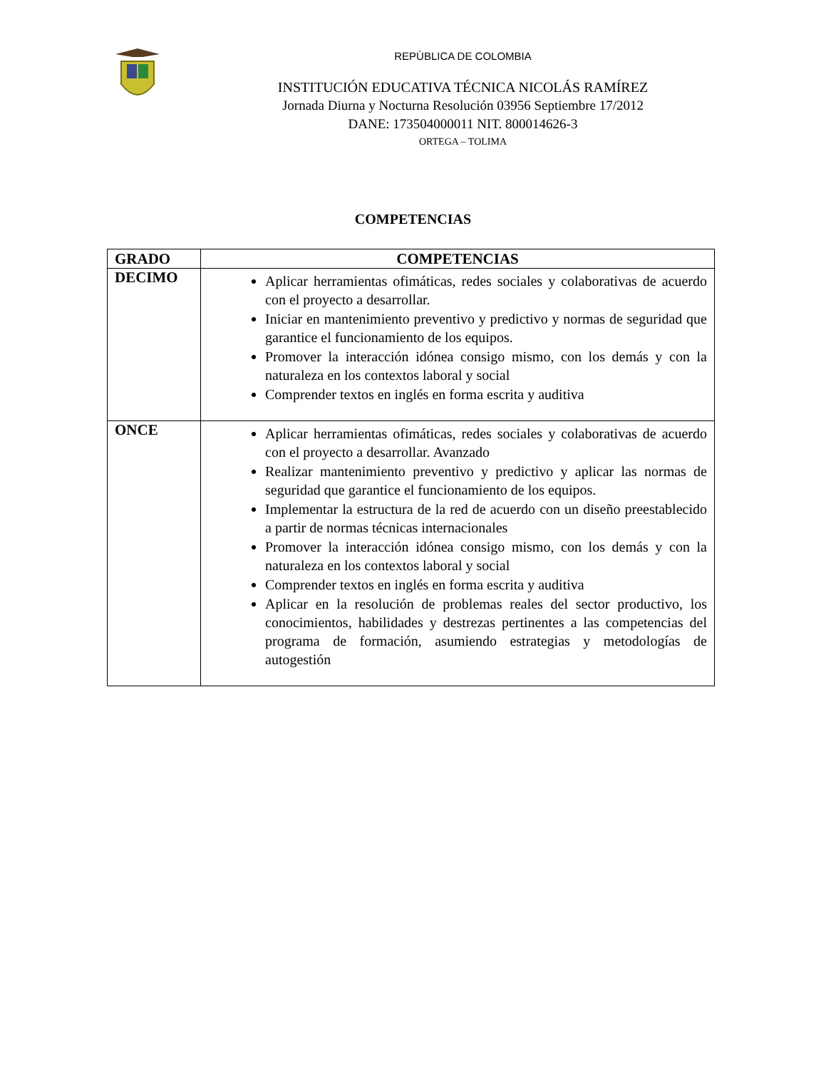REPÙBLICA DE COLOMBIA
INSTITUCIÓN EDUCATIVA TÉCNICA NICOLÁS RAMÍREZ
Jornada Diurna y Nocturna Resolución 03956 Septiembre 17/2012
DANE: 173504000011 NIT. 800014626-3
ORTEGA – TOLIMA
COMPETENCIAS
| GRADO | COMPETENCIAS |
| --- | --- |
| DECIMO | Aplicar herramientas ofimáticas, redes sociales y colaborativas de acuerdo con el proyecto a desarrollar. Iniciar en mantenimiento preventivo y predictivo y normas de seguridad que garantice el funcionamiento de los equipos. Promover la interacción idónea consigo mismo, con los demás y con la naturaleza en los contextos laboral y social Comprender textos en inglés en forma escrita y auditiva |
| ONCE | Aplicar herramientas ofimáticas, redes sociales y colaborativas de acuerdo con el proyecto a desarrollar. Avanzado Realizar mantenimiento preventivo y predictivo y aplicar las normas de seguridad que garantice el funcionamiento de los equipos. Implementar la estructura de la red de acuerdo con un diseño preestablecido a partir de normas técnicas internacionales Promover la interacción idónea consigo mismo, con los demás y con la naturaleza en los contextos laboral y social Comprender textos en inglés en forma escrita y auditiva Aplicar en la resolución de problemas reales del sector productivo, los conocimientos, habilidades y destrezas pertinentes a las competencias del programa de formación, asumiendo estrategias y metodologías de autogestión |